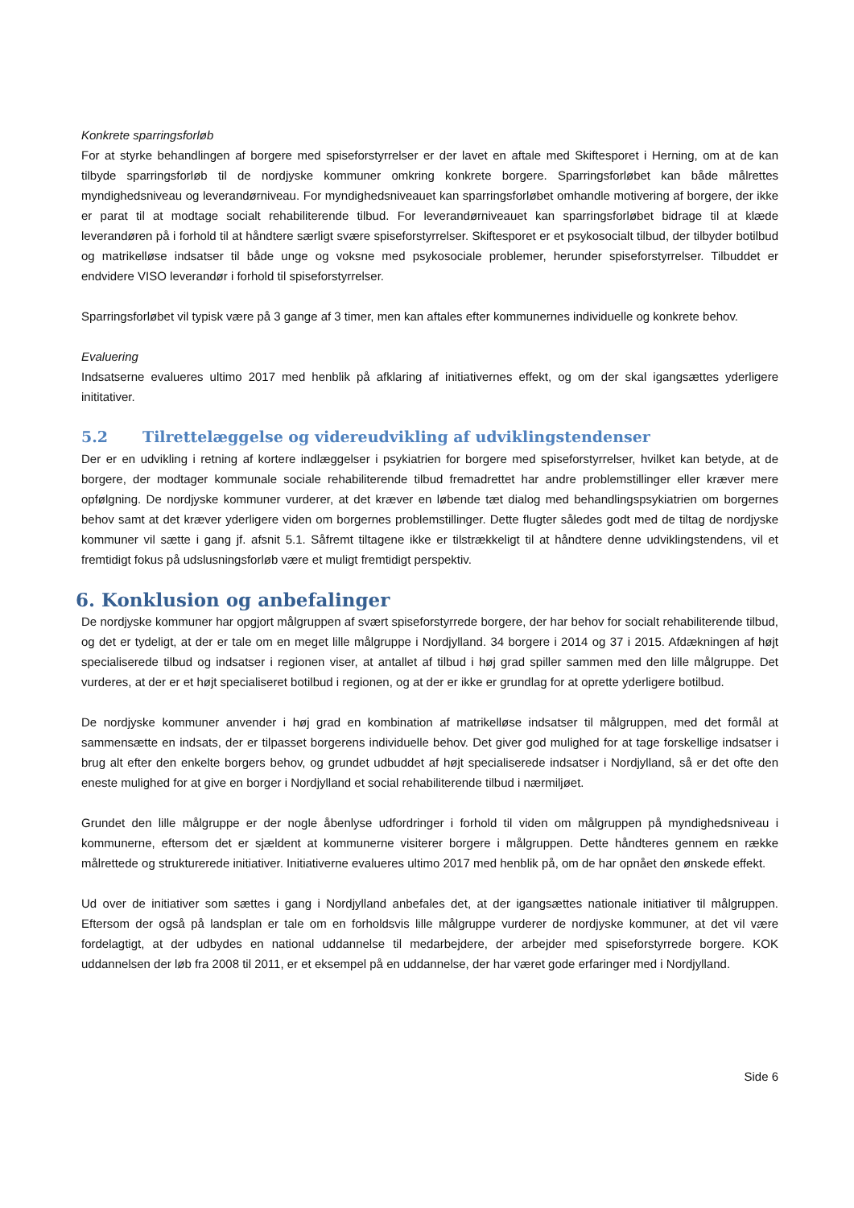Konkrete sparringsforløb
For at styrke behandlingen af borgere med spiseforstyrrelser er der lavet en aftale med Skiftesporet i Herning, om at de kan tilbyde sparringsforløb til de nordjyske kommuner omkring konkrete borgere. Sparringsforløbet kan både målrettes myndighedsniveau og leverandørniveau. For myndighedsniveauet kan sparringsforløbet omhandle motivering af borgere, der ikke er parat til at modtage socialt rehabiliterende tilbud. For leverandørniveauet kan sparringsforløbet bidrage til at klæde leverandøren på i forhold til at håndtere særligt svære spiseforstyrrelser. Skiftesporet er et psykosocialt tilbud, der tilbyder botilbud og matrikelløse indsatser til både unge og voksne med psykosociale problemer, herunder spiseforstyrrelser. Tilbuddet er endvidere VISO leverandør i forhold til spiseforstyrrelser.
Sparringsforløbet vil typisk være på 3 gange af 3 timer, men kan aftales efter kommunernes individuelle og konkrete behov.
Evaluering
Indsatserne evalueres ultimo 2017 med henblik på afklaring af initiativernes effekt, og om der skal igangsættes yderligere inititativer.
5.2 Tilrettelæggelse og videreudvikling af udviklingstendenser
Der er en udvikling i retning af kortere indlæggelser i psykiatrien for borgere med spiseforstyrrelser, hvilket kan betyde, at de borgere, der modtager kommunale sociale rehabiliterende tilbud fremadrettet har andre problemstillinger eller kræver mere opfølgning. De nordjyske kommuner vurderer, at det kræver en løbende tæt dialog med behandlingspsykiatrien om borgernes behov samt at det kræver yderligere viden om borgernes problemstillinger. Dette flugter således godt med de tiltag de nordjyske kommuner vil sætte i gang jf. afsnit 5.1. Såfremt tiltagene ikke er tilstrækkeligt til at håndtere denne udviklingstendens, vil et fremtidigt fokus på udslusningsforløb være et muligt fremtidigt perspektiv.
6. Konklusion og anbefalinger
De nordjyske kommuner har opgjort målgruppen af svært spiseforstyrrede borgere, der har behov for socialt rehabiliterende tilbud, og det er tydeligt, at der er tale om en meget lille målgruppe i Nordjylland. 34 borgere i 2014 og 37 i 2015. Afdækningen af højt specialiserede tilbud og indsatser i regionen viser, at antallet af tilbud i høj grad spiller sammen med den lille målgruppe. Det vurderes, at der er et højt specialiseret botilbud i regionen, og at der er ikke er grundlag for at oprette yderligere botilbud.
De nordjyske kommuner anvender i høj grad en kombination af matrikelløse indsatser til målgruppen, med det formål at sammensætte en indsats, der er tilpasset borgerens individuelle behov. Det giver god mulighed for at tage forskellige indsatser i brug alt efter den enkelte borgers behov, og grundet udbuddet af højt specialiserede indsatser i Nordjylland, så er det ofte den eneste mulighed for at give en borger i Nordjylland et social rehabiliterende tilbud i nærmiljøet.
Grundet den lille målgruppe er der nogle åbenlyse udfordringer i forhold til viden om målgruppen på myndighedsniveau i kommunerne, eftersom det er sjældent at kommunerne visiterer borgere i målgruppen. Dette håndteres gennem en række målrettede og strukturerede initiativer. Initiativerne evalueres ultimo 2017 med henblik på, om de har opnået den ønskede effekt.
Ud over de initiativer som sættes i gang i Nordjylland anbefales det, at der igangsættes nationale initiativer til målgruppen. Eftersom der også på landsplan er tale om en forholdsvis lille målgruppe vurderer de nordjyske kommuner, at det vil være fordelagtigt, at der udbydes en national uddannelse til medarbejdere, der arbejder med spiseforstyrrede borgere. KOK uddannelsen der løb fra 2008 til 2011, er et eksempel på en uddannelse, der har været gode erfaringer med i Nordjylland.
Side 6